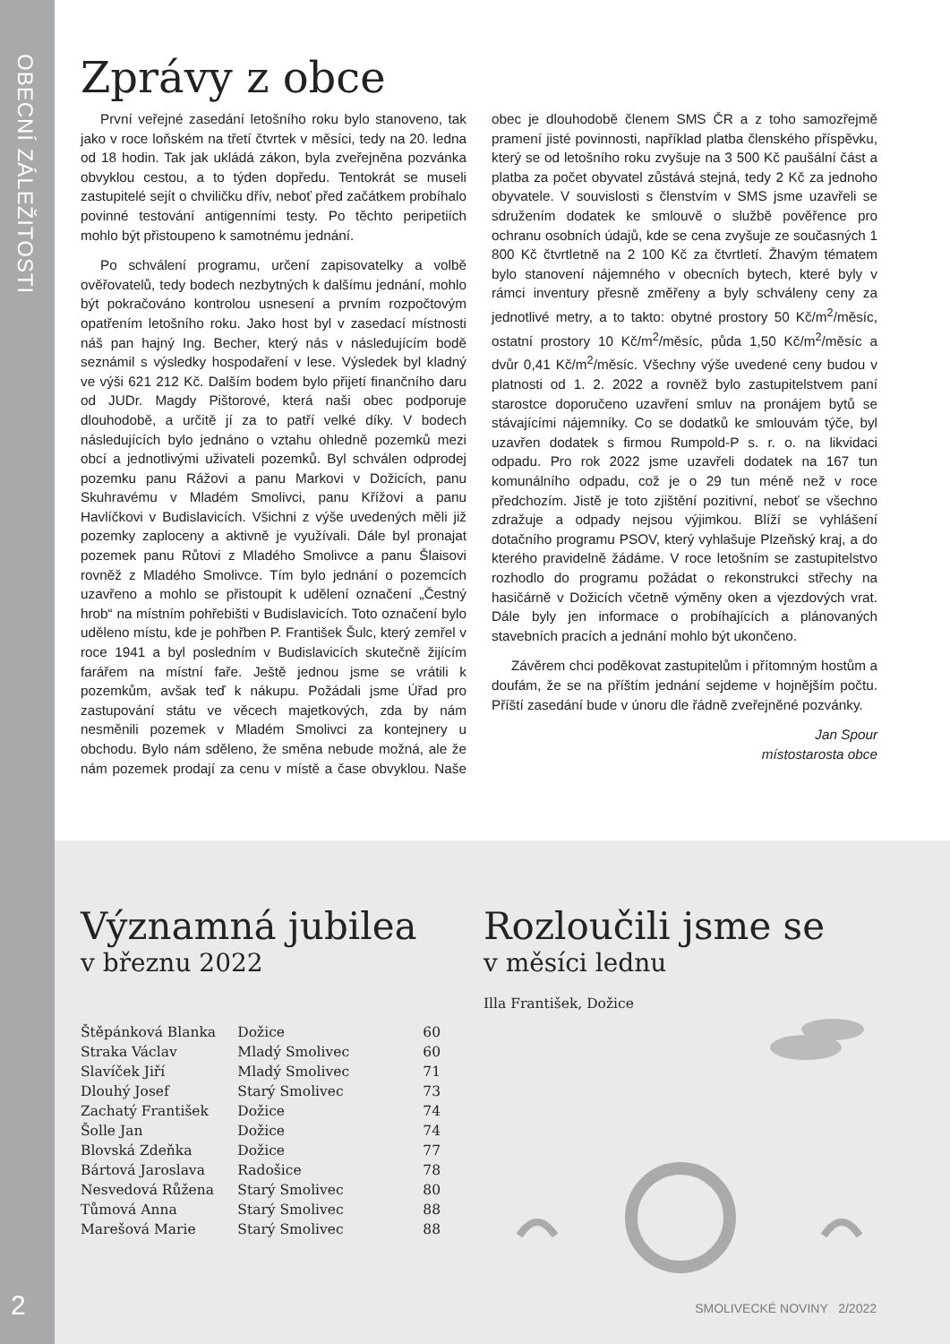OBECNÍ ZÁLEŽITOSTI
2
Zprávy z obce
První veřejné zasedání letošního roku bylo stanoveno, tak jako v roce loňském na třetí čtvrtek v měsíci, tedy na 20. ledna od 18 hodin. Tak jak ukládá zákon, byla zveřejněna pozvánka obvyklou cestou, a to týden dopředu. Tentokrát se museli zastupitelé sejít o chviličku dřív, neboť před začátkem probíhalo povinné testování antigenními testy. Po těchto peripetiích mohlo být přistoupeno k samotnému jednání.
Po schválení programu, určení zapisovatelky a volbě ověřovatelů, tedy bodech nezbytných k dalšímu jednání, mohlo být pokračováno kontrolou usnesení a prvním rozpočtovým opatřením letošního roku. Jako host byl v zasedací místnosti náš pan hajný Ing. Becher, který nás v následujícím bodě seznámil s výsledky hospodaření v lese. Výsledek byl kladný ve výši 621 212 Kč. Dalším bodem bylo přijetí finančního daru od JUDr. Magdy Pištorové, která naši obec podporuje dlouhodobě, a určitě jí za to patří velké díky. V bodech následujících bylo jednáno o vztahu ohledně pozemků mezi obcí a jednotlivými uživateli pozemků. Byl schválen odprodej pozemku panu Rážovi a panu Markovi v Dožicích, panu Skuhravému v Mladém Smolivci, panu Křížovi a panu Havlíčkovi v Budislavicích. Všichni z výše uvedených měli již pozemky zaploceny a aktivně je využívali. Dále byl pronajat pozemek panu Růtovi z Mladého Smolivce a panu Šlaisovi rovněž z Mladého Smolivce. Tím bylo jednání o pozemcích uzavřeno a mohlo se přistoupit k udělení označení „Čestný hrob“ na místním pohřebišti v Budislavicích. Toto označení bylo uděleno místu, kde je pohřben P. František Šulc, který zemřel v roce 1941 a byl posledním v Budislavicích skutečně žijícím farářem na místní faře. Ještě jednou jsme se vrátili k pozemkům, avšak teď k nákupu. Požádali jsme Úřad pro zastupování státu ve věcech majetkových, zda by nám nesměnili pozemek v Mladém Smolivci za kontejnery u obchodu. Bylo nám sděleno, že směna nebude možná, ale že nám pozemek prodají za cenu v místě a čase obvyklou. Naše obec je dlouhodobě členem SMS ČR a z toho samozřejmě pramení jisté povinnosti, například platba členského příspěvku, který se od letošního roku zvyšuje na 3 500 Kč paušální část a platba za počet obyvatel zůstává stejná, tedy 2 Kč za jednoho obyvatele. V souvislosti s členstvím v SMS jsme uzavřeli se sdružením dodatek ke smlouvě o službě pověřence pro ochranu osobních údajů, kde se cena zvyšuje ze současných 1 800 Kč čtvrtletně na 2 100 Kč za čtvrtletí. Žhavým tématem bylo stanovení nájemného v obecních bytech, které byly v rámci inventury přesně změřeny a byly schváleny ceny za jednotlivé metry, a to takto: obytné prostory 50 Kč/m<sup>2</sup>/měsíc, ostatní prostory 10 Kč/m<sup>2</sup>/měsíc, půda 1,50 Kč/m<sup>2</sup>/měsíc a dvůr 0,41 Kč/m<sup>2</sup>/měsíc. Všechny výše uvedené ceny budou v platnosti od 1. 2. 2022 a rovněž bylo zastupitelstvem paní starostce doporučeno uzavření smluv na pronájem bytů se stávajícími nájemníky. Co se dodatků ke smlouvám týče, byl uzavřen dodatek s firmou Rumpold-P s. r. o. na likvidaci odpadu. Pro rok 2022 jsme uzavřeli dodatek na 167 tun komunálního odpadu, což je o 29 tun méně než v roce předchozím. Jistě je toto zjištění pozitivní, neboť se všechno zdražuje a odpady nejsou výjimkou. Blíží se vyhlášení dotačního programu PSOV, který vyhlašuje Plzeňský kraj, a do kterého pravidelně žádáme. V roce letošním se zastupitelstvo rozhodlo do programu požádat o rekonstrukci střechy na hasičárně v Dožicích včetně výměny oken a vjezdových vrat. Dále byly jen informace o probíhajících a plánovaných stavebních pracích a jednání mohlo být ukončeno.
Závěrem chci poděkovat zastupitelům i přítomným hostům a doufám, že se na příštím jednání sejdeme v hojnějším počtu. Příští zasedání bude v únoru dle řádně zveřejněné pozvánky.
Jan Spour
místostarosta obce
Významná jubilea
v březnu 2022
| Štěpánková Blanka | Dožice | 60 |
| Straka Václav | Mladý Smolivec | 60 |
| Slavíček Jiří | Mladý Smolivec | 71 |
| Dlouhý Josef | Starý Smolivec | 73 |
| Zachatý František | Dožice | 74 |
| Šolle Jan | Dožice | 74 |
| Blovská Zdeňka | Dožice | 77 |
| Bártová Jaroslava | Radošice | 78 |
| Nesvedová Růžena | Starý Smolivec | 80 |
| Tůmová Anna | Starý Smolivec | 88 |
| Marešová Marie | Starý Smolivec | 88 |
Rozloučili jsme se
v měsíci lednu
Illa František, Dožice
SMOLIVECKÉ NOVINY 2/2022